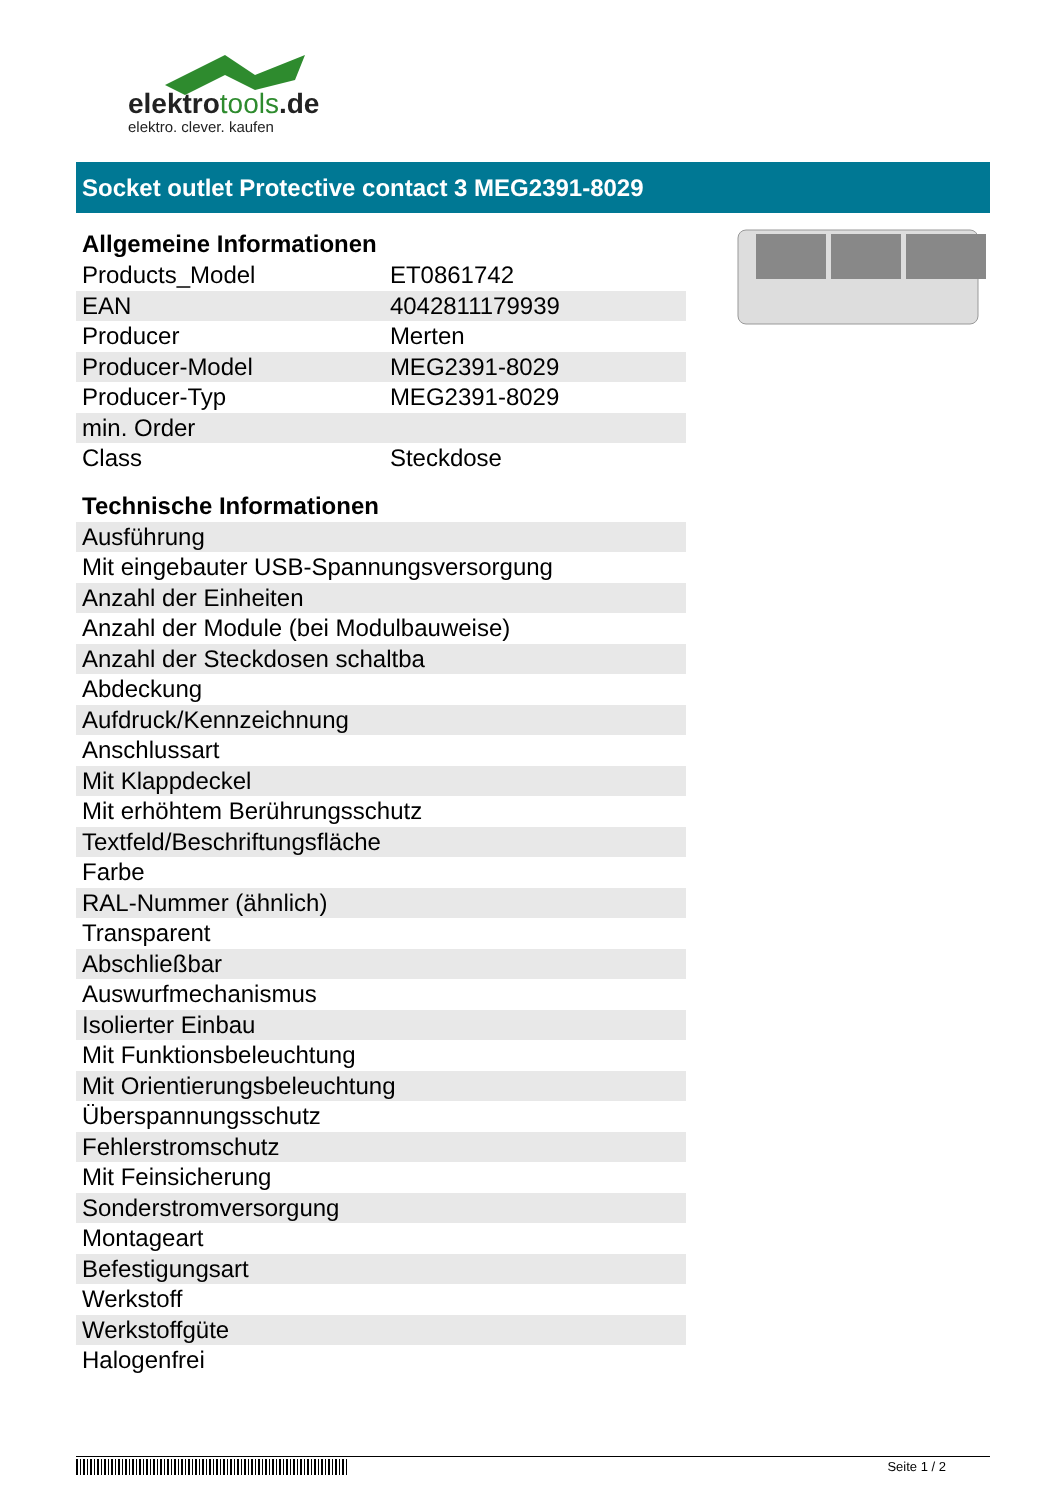elektrotools.de
elektro. clever. kaufen
Socket outlet Protective contact 3 MEG2391-8029
Allgemeine Informationen
| Products_Model | ET0861742 |
| EAN | 4042811179939 |
| Producer | Merten |
| Producer-Model | MEG2391-8029 |
| Producer-Typ | MEG2391-8029 |
| min. Order | |
| Class | Steckdose |
Technische Informationen
| Ausführung |
| Mit eingebauter USB-Spannungsversorgung |
| Anzahl der Einheiten |
| Anzahl der Module (bei Modulbauweise) |
| Anzahl der Steckdosen schaltba |
| Abdeckung |
| Aufdruck/Kennzeichnung |
| Anschlussart |
| Mit Klappdeckel |
| Mit erhöhtem Berührungsschutz |
| Textfeld/Beschriftungsfläche |
| Farbe |
| RAL-Nummer (ähnlich) |
| Transparent |
| Abschließbar |
| Auswurfmechanismus |
| Isolierter Einbau |
| Mit Funktionsbeleuchtung |
| Mit Orientierungsbeleuchtung |
| Überspannungsschutz |
| Fehlerstromschutz |
| Mit Feinsicherung |
| Sonderstromversorgung |
| Montageart |
| Befestigungsart |
| Werkstoff |
| Werkstoffgüte |
| Halogenfrei |
Seite 1 / 2